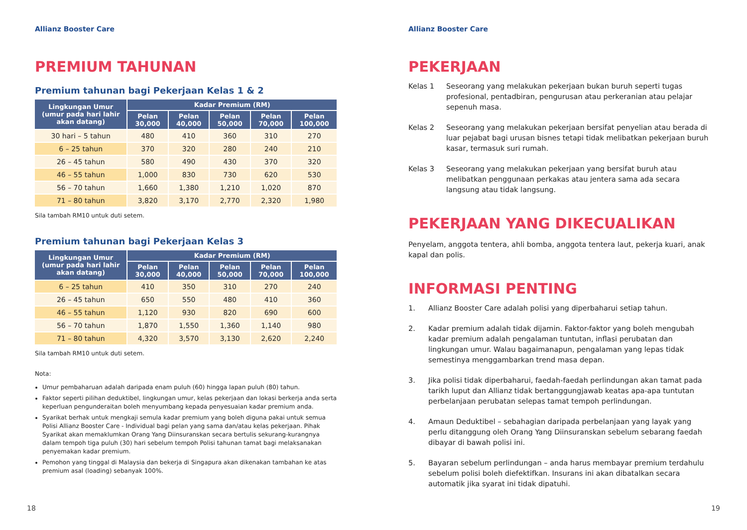Allianz Booster Care
PREMIUM TAHUNAN
Premium tahunan bagi Pekerjaan Kelas 1 & 2
| Lingkungan Umur (umur pada hari lahir akan datang) | Kadar Premium (RM) | | | | |
| --- | --- | --- | --- | --- | --- |
| | Pelan 30,000 | Pelan 40,000 | Pelan 50,000 | Pelan 70,000 | Pelan 100,000 |
| 30 hari – 5 tahun | 480 | 410 | 360 | 310 | 270 |
| 6 – 25 tahun | 370 | 320 | 280 | 240 | 210 |
| 26 – 45 tahun | 580 | 490 | 430 | 370 | 320 |
| 46 – 55 tahun | 1,000 | 830 | 730 | 620 | 530 |
| 56 – 70 tahun | 1,660 | 1,380 | 1,210 | 1,020 | 870 |
| 71 – 80 tahun | 3,820 | 3,170 | 2,770 | 2,320 | 1,980 |
Sila tambah RM10 untuk duti setem.
Premium tahunan bagi Pekerjaan Kelas 3
| Lingkungan Umur (umur pada hari lahir akan datang) | Kadar Premium (RM) | | | | |
| --- | --- | --- | --- | --- | --- |
| | Pelan 30,000 | Pelan 40,000 | Pelan 50,000 | Pelan 70,000 | Pelan 100,000 |
| 6 – 25 tahun | 410 | 350 | 310 | 270 | 240 |
| 26 – 45 tahun | 650 | 550 | 480 | 410 | 360 |
| 46 – 55 tahun | 1,120 | 930 | 820 | 690 | 600 |
| 56 – 70 tahun | 1,870 | 1,550 | 1,360 | 1,140 | 980 |
| 71 – 80 tahun | 4,320 | 3,570 | 3,130 | 2,620 | 2,240 |
Sila tambah RM10 untuk duti setem.
Nota:
Umur pembaharuan adalah daripada enam puluh (60) hingga lapan puluh (80) tahun.
Faktor seperti pilihan deduktibel, lingkungan umur, kelas pekerjaan dan lokasi berkerja anda serta keperluan pengunderaitan boleh menyumbang kepada penyesuaian kadar premium anda.
Syarikat berhak untuk mengkaji semula kadar premium yang boleh diguna pakai untuk semua Polisi Allianz Booster Care - Individual bagi pelan yang sama dan/atau kelas pekerjaan. Pihak Syarikat akan memaklumkan Orang Yang Diinsuranskan secara bertulis sekurang-kurangnya dalam tempoh tiga puluh (30) hari sebelum tempoh Polisi tahunan tamat bagi melaksanakan penyemakan kadar premium.
Pemohon yang tinggal di Malaysia dan bekerja di Singapura akan dikenakan tambahan ke atas premium asal (loading) sebanyak 100%.
18
Allianz Booster Care
PEKERJAAN
Kelas 1 Seseorang yang melakukan pekerjaan bukan buruh seperti tugas profesional, pentadbiran, pengurusan atau perkeranian atau pelajar sepenuh masa.
Kelas 2 Seseorang yang melakukan pekerjaan bersifat penyelian atau berada di luar pejabat bagi urusan bisnes tetapi tidak melibatkan pekerjaan buruh kasar, termasuk suri rumah.
Kelas 3 Seseorang yang melakukan pekerjaan yang bersifat buruh atau melibatkan penggunaan perkakas atau jentera sama ada secara langsung atau tidak langsung.
PEKERJAAN YANG DIKECUALIKAN
Penyelam, anggota tentera, ahli bomba, anggota tentera laut, pekerja kuari, anak kapal dan polis.
INFORMASI PENTING
1. Allianz Booster Care adalah polisi yang diperbaharui setiap tahun.
2. Kadar premium adalah tidak dijamin. Faktor-faktor yang boleh mengubah kadar premium adalah pengalaman tuntutan, inflasi perubatan dan lingkungan umur. Walau bagaimanapun, pengalaman yang lepas tidak semestinya menggambarkan trend masa depan.
3. Jika polisi tidak diperbaharui, faedah-faedah perlindungan akan tamat pada tarikh luput dan Allianz tidak bertanggungjawab keatas apa-apa tuntutan perbelanjaan perubatan selepas tamat tempoh perlindungan.
4. Amaun Deduktibel – sebahagian daripada perbelanjaan yang layak yang perlu ditanggung oleh Orang Yang Diinsuranskan sebelum sebarang faedah dibayar di bawah polisi ini.
5. Bayaran sebelum perlindungan – anda harus membayar premium terdahulu sebelum polisi boleh diefektifkan. Insurans ini akan dibatalkan secara automatik jika syarat ini tidak dipatuhi.
19